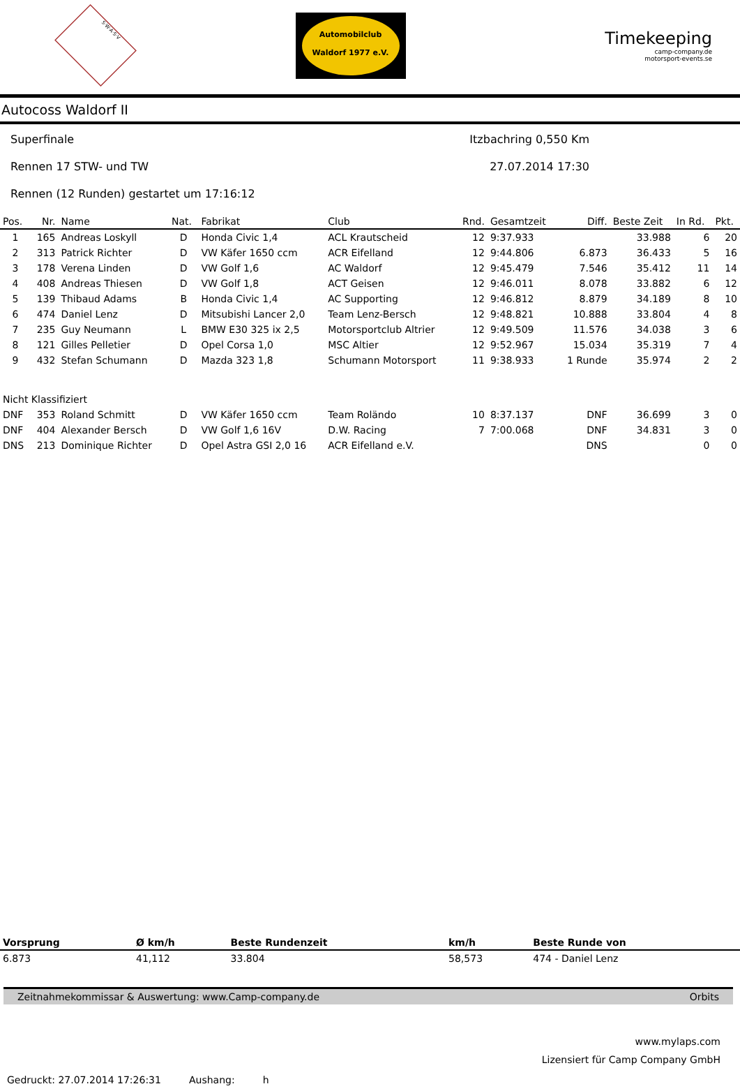S·W·A·S·V
Automobilclub
Waldorf 1977 e.V.
Timekeeping
camp-company.de
motorsport-events.se
Autocoss Waldorf II
Superfinale Itzbachring 0,550 Km
Rennen 17 STW- und TW 27.07.2014 17:30
Rennen (12 Runden) gestartet um 17:16:12
| Pos. | Nr. | Name | Nat. | Fabrikat | Club | Rnd. | Gesamtzeit | Diff. | Beste Zeit | In Rd. | Pkt. |
| --- | --- | --- | --- | --- | --- | --- | --- | --- | --- | --- | --- |
| 1 | 165 | Andreas Loskyll | D | Honda Civic 1,4 | ACL Krautscheid | 12 | 9:37.933 | | 33.988 | 6 | 20 |
| 2 | 313 | Patrick Richter | D | VW Käfer 1650 ccm | ACR Eifelland | 12 | 9:44.806 | 6.873 | 36.433 | 5 | 16 |
| 3 | 178 | Verena Linden | D | VW Golf 1,6 | AC Waldorf | 12 | 9:45.479 | 7.546 | 35.412 | 11 | 14 |
| 4 | 408 | Andreas Thiesen | D | VW Golf 1,8 | ACT Geisen | 12 | 9:46.011 | 8.078 | 33.882 | 6 | 12 |
| 5 | 139 | Thibaud Adams | B | Honda Civic 1,4 | AC Supporting | 12 | 9:46.812 | 8.879 | 34.189 | 8 | 10 |
| 6 | 474 | Daniel Lenz | D | Mitsubishi Lancer 2,0 | Team Lenz-Bersch | 12 | 9:48.821 | 10.888 | 33.804 | 4 | 8 |
| 7 | 235 | Guy Neumann | L | BMW E30 325 ix 2,5 | Motorsportclub Altrier | 12 | 9:49.509 | 11.576 | 34.038 | 3 | 6 |
| 8 | 121 | Gilles Pelletier | D | Opel Corsa 1,0 | MSC Altier | 12 | 9:52.967 | 15.034 | 35.319 | 7 | 4 |
| 9 | 432 | Stefan Schumann | D | Mazda 323 1,8 | Schumann Motorsport | 11 | 9:38.933 | 1 Runde | 35.974 | 2 | 2 |
| Nicht Klassifiziert | | | | | | | | | | | |
| DNF | 353 | Roland Schmitt | D | VW Käfer 1650 ccm | Team Roländo | 10 | 8:37.137 | DNF | 36.699 | 3 | 0 |
| DNF | 404 | Alexander Bersch | D | VW Golf 1,6 16V | D.W. Racing | 7 | 7:00.068 | DNF | 34.831 | 3 | 0 |
| DNS | 213 | Dominique Richter | D | Opel Astra GSI 2,0 16 | ACR Eifelland e.V. | | | DNS | | 0 | 0 |
| Vorsprung | Ø km/h | Beste Rundenzeit | km/h | Beste Runde von |
| --- | --- | --- | --- | --- |
| 6.873 | 41,112 | 33.804 | 58,573 | 474 - Daniel Lenz |
Zeitnahmekommissar & Auswertung: www.Camp-company.de Orbits
www.mylaps.com
Lizensiert für Camp Company GmbH
Gedruckt: 27.07.2014 17:26:31 Aushang: h